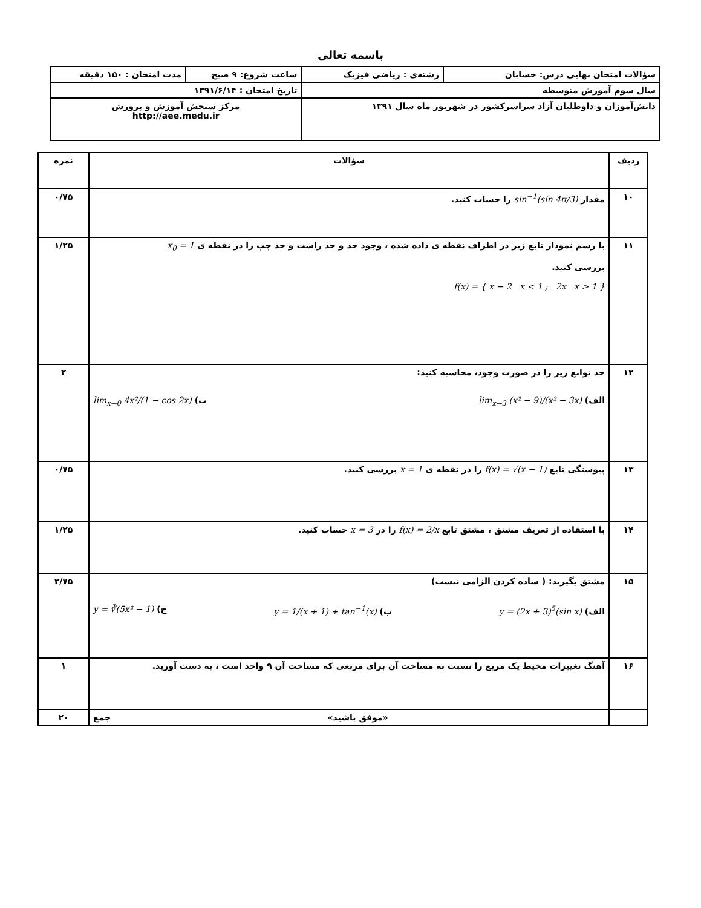باسمه تعالی
| سؤالات امتحان نهایی درس: حسابان | رشته‌ی : ریاضی فیزیک | ساعت شروع: ۹ صبح | مدت امتحان : ۱۵۰ دقیقه |
| سال سوم آموزش متوسطه | | تاریخ امتحان : ۱۳۹۱/۶/۱۴ | |
| دانش‌آموزان و داوطلبان آزاد سراسرکشور در شهریور ماه سال ۱۳۹۱ | | مرکز سنجش آموزش و پرورش http://aee.medu.ir | |
| ردیف | سؤالات | نمره |
| --- | --- | --- |
| ۱۰ | مقدار sin<sup>−1</sup>(sin 4π/3) را حساب کنید. | ۰/۷۵ |
| ۱۱ | با رسم نمودار تابع زیر در اطراف نقطه ی داده شده ، وجود حد و حد راست و حد چپ را در نقطه ی x<sub>0</sub> = 1 بررسی کنید. f(x) = { x − 2 x < 1 ; 2x x > 1 } | ۱/۲۵ |
| ۱۲ | حد توابع زیر را در صورت وجود، محاسبه کنید: الف) lim<sub>x→3</sub> (x² − 9)/(x² − 3x) ب) lim<sub>x→0</sub> 4x²/(1 − cos 2x) | ۲ |
| ۱۳ | پیوستگی تابع f(x) = √(x − 1) را در نقطه ی x = 1 بررسی کنید. | ۰/۷۵ |
| ۱۴ | با استفاده از تعریف مشتق ، مشتق تابع f(x) = 2/x را در x = 3 حساب کنید. | ۱/۲۵ |
| ۱۵ | مشتق بگیرید: ( ساده کردن الزامی نیست) الف) y = (2x + 3)<sup>5</sup>(sin x) ب) y = 1/(x + 1) + tan<sup>−1</sup>(x) ج) y = ∛(5x² − 1) | ۲/۷۵ |
| ۱۶ | آهنگ تغییرات محیط یک مربع را نسبت به مساحت آن برای مربعی که مساحت آن ۹ واحد است ، به دست آورید. | ۱ |
| | «موفق باشید» جمع | ۲۰ |